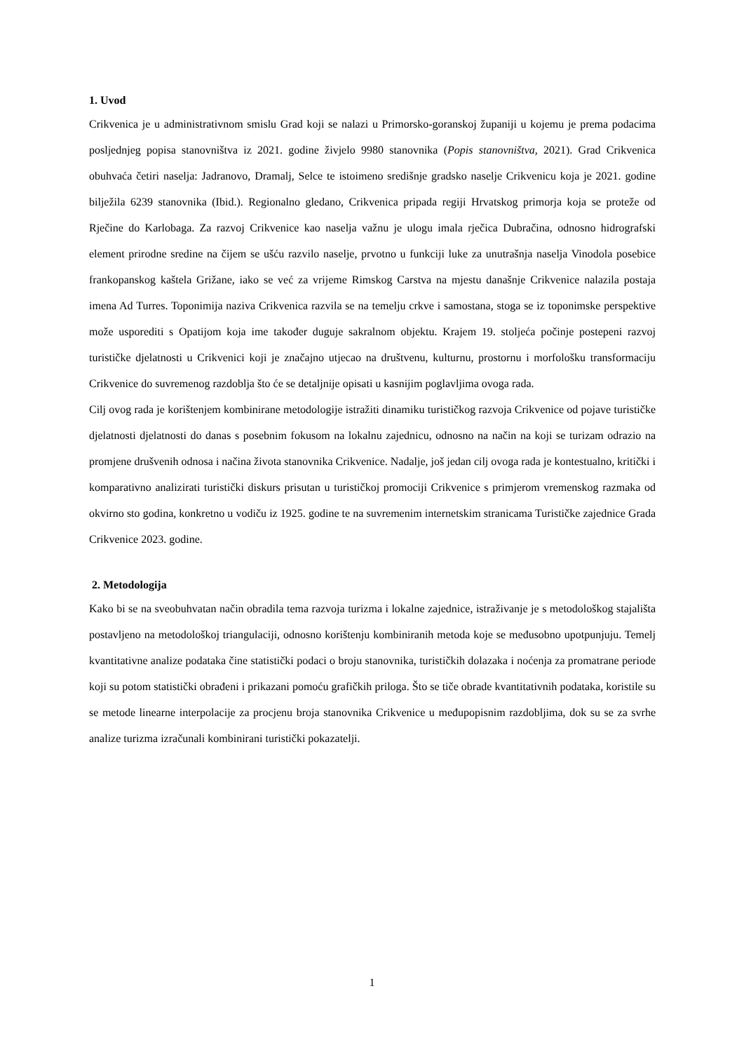1. Uvod
Crikvenica je u administrativnom smislu Grad koji se nalazi u Primorsko-goranskoj županiji u kojemu je prema podacima posljednjeg popisa stanovništva iz 2021. godine živjelo 9980 stanovnika (Popis stanovništva, 2021). Grad Crikvenica obuhvaća četiri naselja: Jadranovo, Dramalj, Selce te istoimeno središnje gradsko naselje Crikvenicu koja je 2021. godine bilježila 6239 stanovnika (Ibid.). Regionalno gledano, Crikvenica pripada regiji Hrvatskog primorja koja se proteže od Rječine do Karlobaga. Za razvoj Crikvenice kao naselja važnu je ulogu imala rječica Dubračina, odnosno hidrografski element prirodne sredine na čijem se ušću razvilo naselje, prvotno u funkciji luke za unutrašnja naselja Vinodola posebice frankopanskog kaštela Grižane, iako se već za vrijeme Rimskog Carstva na mjestu današnje Crikvenice nalazila postaja imena Ad Turres. Toponimija naziva Crikvenica razvila se na temelju crkve i samostana, stoga se iz toponimske perspektive može usporediti s Opatijom koja ime također duguje sakralnom objektu. Krajem 19. stoljeća počinje postepeni razvoj turističke djelatnosti u Crikvenici koji je značajno utjecao na društvenu, kulturnu, prostornu i morfološku transformaciju Crikvenice do suvremenog razdoblja što će se detaljnije opisati u kasnijim poglavljima ovoga rada.
Cilj ovog rada je korištenjem kombinirane metodologije istražiti dinamiku turističkog razvoja Crikvenice od pojave turističke djelatnosti djelatnosti do danas s posebnim fokusom na lokalnu zajednicu, odnosno na način na koji se turizam odrazio na promjene drušvenih odnosa i načina života stanovnika Crikvenice. Nadalje, još jedan cilj ovoga rada je kontestualno, kritički i komparativno analizirati turistički diskurs prisutan u turističkoj promociji Crikvenice s primjerom vremenskog razmaka od okvirno sto godina, konkretno u vodiču iz 1925. godine te na suvremenim internetskim stranicama Turističke zajednice Grada Crikvenice 2023. godine.
2. Metodologija
Kako bi se na sveobuhvatan način obradila tema razvoja turizma i lokalne zajednice, istraživanje je s metodološkog stajališta postavljeno na metodološkoj triangulaciji, odnosno korištenju kombiniranih metoda koje se međusobno upotpunjuju. Temelj kvantitativne analize podataka čine statistički podaci o broju stanovnika, turističkih dolazaka i noćenja za promatrane periode koji su potom statistički obrađeni i prikazani pomoću grafičkih priloga. Što se tiče obrade kvantitativnih podataka, koristile su se metode linearne interpolacije za procjenu broja stanovnika Crikvenice u međupopisnim razdobljima, dok su se za svrhe analize turizma izračunali kombinirani turistički pokazatelji.
1